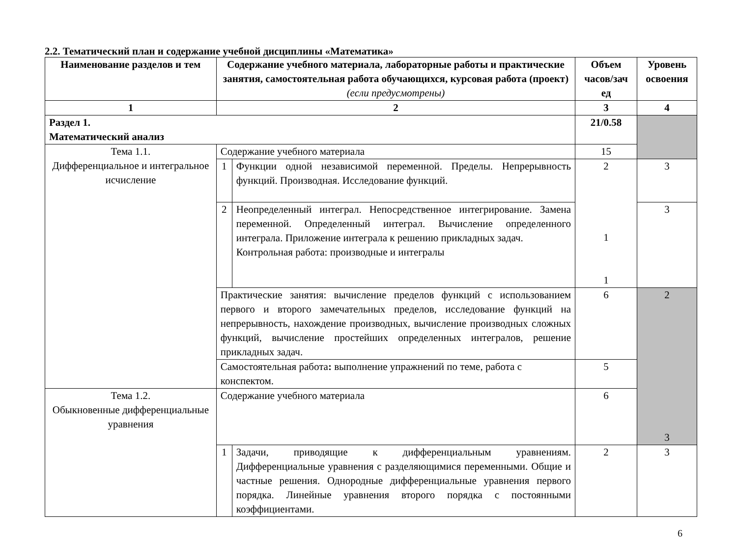2.2. Тематический план и содержание учебной дисциплины «Математика»
| Наименование разделов и тем | Содержание учебного материала, лабораторные работы и практические занятия, самостоятельная работа обучающихся, курсовая работа (проект) (если предусмотрены) | | Объем часов/зач ед | Уровень освоения |
| --- | --- | --- | --- | --- |
| 1 | 2 | | 3 | 4 |
| Раздел 1. Математический анализ | | | 21/0.58 | |
| Тема 1.1. Дифференциальное и интегральное исчисление | Содержание учебного материала | | 15 | |
| | 1 | Функции одной независимой переменной. Пределы. Непрерывность функций. Производная. Исследование функций. | 2 1 1 | 3 |
| | 2 | Неопределенный интеграл. Непосредственное интегрирование. Замена переменной. Определенный интеграл. Вычисление определенного интеграла. Приложение интеграла к решению прикладных задач. Контрольная работа: производные и интегралы | | 3 |
| | Практические занятия: вычисление пределов функций с использованием первого и второго замечательных пределов, исследование функций на непрерывность, нахождение производных, вычисление производных сложных функций, вычисление простейших определенных интегралов, решение прикладных задач. | | 6 | 2 3 |
| | Самостоятельная работа : выполнение упражнений по теме, работа с конспектом. | | 5 | |
| Тема 1.2. Обыкновенные дифференциальные уравнения | Содержание учебного материала | | 6 | |
| | 1 | Задачи, приводящие к дифференциальным уравнениям. Дифференциальные уравнения с разделяющимися переменными. Общие и частные решения. Однородные дифференциальные уравнения первого порядка. Линейные уравнения второго порядка с постоянными коэффициентами. | 2 | 3 |
6